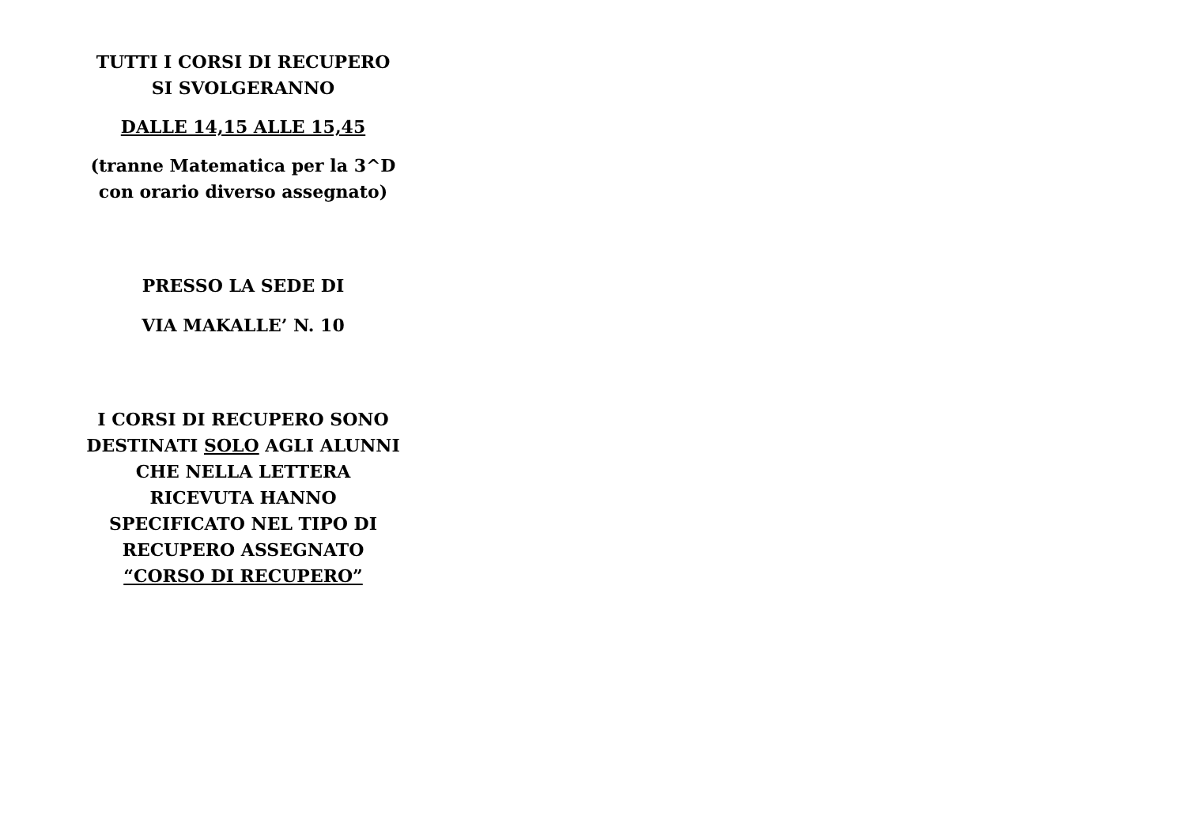TUTTI I CORSI DI RECUPERO
SI SVOLGERANNO
DALLE 14,15 ALLE 15,45
(tranne Matematica per la 3^D
con orario diverso assegnato)
PRESSO LA SEDE DI
VIA MAKALLE’ N. 10
I CORSI DI RECUPERO SONO
DESTINATI SOLO AGLI ALUNNI
CHE NELLA LETTERA
RICEVUTA HANNO
SPECIFICATO NEL TIPO DI
RECUPERO ASSEGNATO
“CORSO DI RECUPERO”